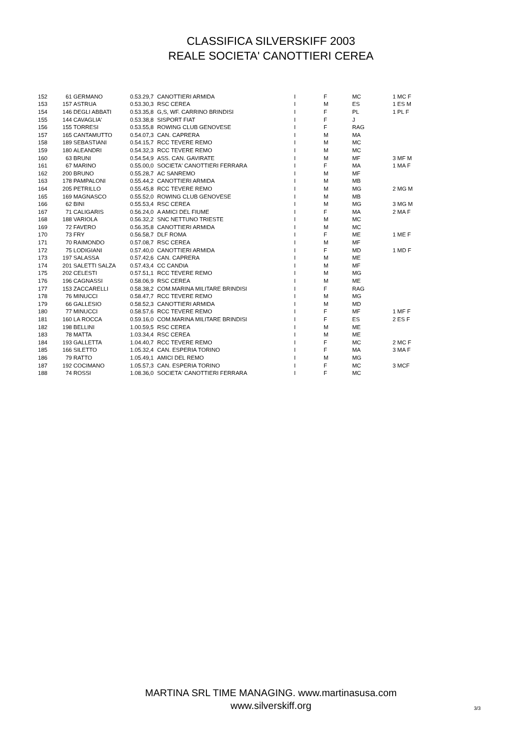CLASSIFICA SILVERSKIFF 2003
REALE SOCIETA' CANOTTIERI CEREA
| 152 | 61 | GERMANO | 0.53.29,7 | CANOTTIERI ARMIDA | I | F | MC | 1 MC F |
| 153 | 157 | ASTRUA | 0.53.30,3 | RSC CEREA | I | M | ES | 1 ES M |
| 154 | 146 | DEGLI ABBATI | 0.53.35,8 | G,S, WF. CARRINO BRINDISI | I | F | PL | 1 PL F |
| 155 | 144 | CAVAGLIA' | 0.53.38,8 | SISPORT FIAT | I | F | J | |
| 156 | 155 | TORRESI | 0.53.55,8 | ROWING CLUB GENOVESE | I | F | RAG | |
| 157 | 165 | CANTAMUTTO | 0.54.07,3 | CAN. CAPRERA | I | M | MA | |
| 158 | 189 | SEBASTIANI | 0.54.15,7 | RCC TEVERE REMO | I | M | MC | |
| 159 | 180 | ALEANDRI | 0.54.32,3 | RCC TEVERE REMO | I | M | MC | |
| 160 | 63 | BRUNI | 0.54.54,9 | ASS. CAN. GAVIRATE | I | M | MF | 3 MF M |
| 161 | 67 | MARINO | 0.55.00,0 | SOCIETA' CANOTTIERI FERRARA | I | F | MA | 1 MA F |
| 162 | 200 | BRUNO | 0.55.28,7 | AC SANREMO | I | M | MF | |
| 163 | 178 | PAMPALONI | 0.55.44,2 | CANOTTIERI ARMIDA | I | M | MB | |
| 164 | 205 | PETRILLO | 0.55.45,8 | RCC TEVERE REMO | I | M | MG | 2 MG M |
| 165 | 169 | MAGNASCO | 0.55.52,0 | ROWING CLUB GENOVESE | I | M | MB | |
| 166 | 62 | BINI | 0.55.53,4 | RSC CEREA | I | M | MG | 3 MG M |
| 167 | 71 | CALIGARIS | 0.56.24,0 | A AMICI DEL FIUME | I | F | MA | 2 MA F |
| 168 | 188 | VARIOLA | 0.56.32,2 | SNC NETTUNO TRIESTE | I | M | MC | |
| 169 | 72 | FAVERO | 0.56.35,8 | CANOTTIERI ARMIDA | I | M | MC | |
| 170 | 73 | FRY | 0.56.58,7 | DLF ROMA | I | F | ME | 1 ME F |
| 171 | 70 | RAIMONDO | 0.57.08,7 | RSC CEREA | I | M | MF | |
| 172 | 75 | LODIGIANI | 0.57.40,0 | CANOTTIERI ARMIDA | I | F | MD | 1 MD F |
| 173 | 197 | SALASSA | 0.57.42,6 | CAN. CAPRERA | I | M | ME | |
| 174 | 201 | SALETTI SALZA | 0.57.43,4 | CC CANDIA | I | M | MF | |
| 175 | 202 | CELESTI | 0.57.51,1 | RCC TEVERE REMO | I | M | MG | |
| 176 | 196 | CAGNASSI | 0.58.06,9 | RSC CEREA | I | M | ME | |
| 177 | 153 | ZACCARELLI | 0.58.38,2 | COM.MARINA MILITARE BRINDISI | I | F | RAG | |
| 178 | 76 | MINUCCI | 0.58.47,7 | RCC TEVERE REMO | I | M | MG | |
| 179 | 66 | GALLESIO | 0.58.52,3 | CANOTTIERI ARMIDA | I | M | MD | |
| 180 | 77 | MINUCCI | 0.58.57,6 | RCC TEVERE REMO | I | F | MF | 1 MF F |
| 181 | 160 | LA ROCCA | 0.59.16,0 | COM.MARINA MILITARE BRINDISI | I | F | ES | 2 ES F |
| 182 | 198 | BELLINI | 1.00.59,5 | RSC CEREA | I | M | ME | |
| 183 | 78 | MATTA | 1.03.34,4 | RSC CEREA | I | M | ME | |
| 184 | 193 | GALLETTA | 1.04.40,7 | RCC TEVERE REMO | I | F | MC | 2 MC F |
| 185 | 166 | SILETTO | 1.05.32,4 | CAN. ESPERIA TORINO | I | F | MA | 3 MA F |
| 186 | 79 | RATTO | 1.05.49,1 | AMICI DEL REMO | I | M | MG | |
| 187 | 192 | COCIMANO | 1.05.57,3 | CAN. ESPERIA TORINO | I | F | MC | 3 MCF |
| 188 | 74 | ROSSI | 1.08.36,0 | SOCIETA' CANOTTIERI FERRARA | I | F | MC | |
MARTINA SRL TIME MANAGING. www.martinasusa.com
www.silverskiff.org
3/3